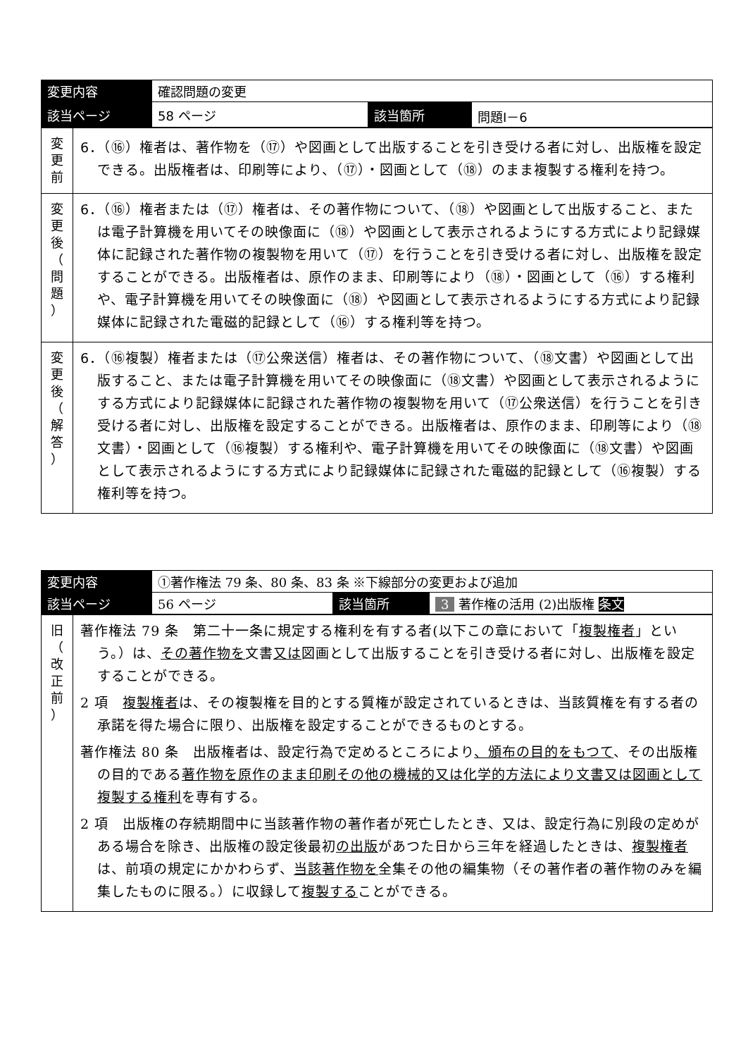| 変更内容 | 確認問題の変更 | | |
| 該当ページ | 58 ページ | 該当箇所 | 問題Ⅰ－6 |
| 変 更 前 | 6．（⑯）権者は、著作物を（⑰）や図画として出版することを引き受ける者に対し、出版権を設定できる。出版権者は、印刷等により、（⑰）・図画として（⑱）のまま複製する権利を持つ。 |
| 変 更 後 （ 問 題 ） | 6．（⑯）権者または（⑰）権者は、その著作物について、（⑱）や図画として出版すること、または電子計算機を用いてその映像面に（⑱）や図画として表示されるようにする方式により記録媒体に記録された著作物の複製物を用いて（⑰）を行うことを引き受ける者に対し、出版権を設定することができる。出版権者は、原作のまま、印刷等により（⑱）・図画として（⑯）する権利や、電子計算機を用いてその映像面に（⑱）や図画として表示されるようにする方式により記録媒体に記録された電磁的記録として（⑯）する権利等を持つ。 |
| 変 更 後 （ 解 答 ） | 6．（⑯複製）権者または（⑰公衆送信）権者は、その著作物について、（⑱文書）や図画として出版すること、または電子計算機を用いてその映像面に（⑱文書）や図画として表示されるようにする方式により記録媒体に記録された著作物の複製物を用いて（⑰公衆送信）を行うことを引き受ける者に対し、出版権を設定することができる。出版権者は、原作のまま、印刷等により（⑱文書）・図画として（⑯複製）する権利や、電子計算機を用いてその映像面に（⑱文書）や図画として表示されるようにする方式により記録媒体に記録された電磁的記録として（⑯複製）する権利等を持つ。 |
| 変更内容 | ①著作権法 79 条、80 条、83 条 ※下線部分の変更および追加 | | |
| 該当ページ | 56 ページ | 該当箇所 | 3 著作権の活用 (2)出版権 条文 |
| 旧 （ 改 正 前 ） | 著作権法 79 条 第二十一条に規定する権利を有する者(以下この章において「 複製権者 」という。）は、 その著作物を 文書 又は 図画として出版することを引き受ける者に対し、出版権を設定することができる。 2 項 複製権者 は、その複製権を目的とする質権が設定されているときは、当該質権を有する者の承諾を得た場合に限り、出版権を設定することができるものとする。 著作権法 80 条 出版権者は、設定行為で定めるところにより 、頒布の目的をもつて 、その出版権の目的である 著作物を原作のまま印刷その他の機械的又は化学的方法により文書又は図画として複製する権利 を専有する。 2 項 出版権の存続期間中に当該著作物の著作者が死亡したとき、又は、設定行為に別段の定めがある場合を除き、出版権の設定後最初 の出版 があつた日から三年を経過したときは、 複製権者 は、前項の規定にかかわらず、 当該著作物を 全集その他の編集物（その著作者の著作物のみを編集したものに限る。）に収録して 複製する ことができる。 |